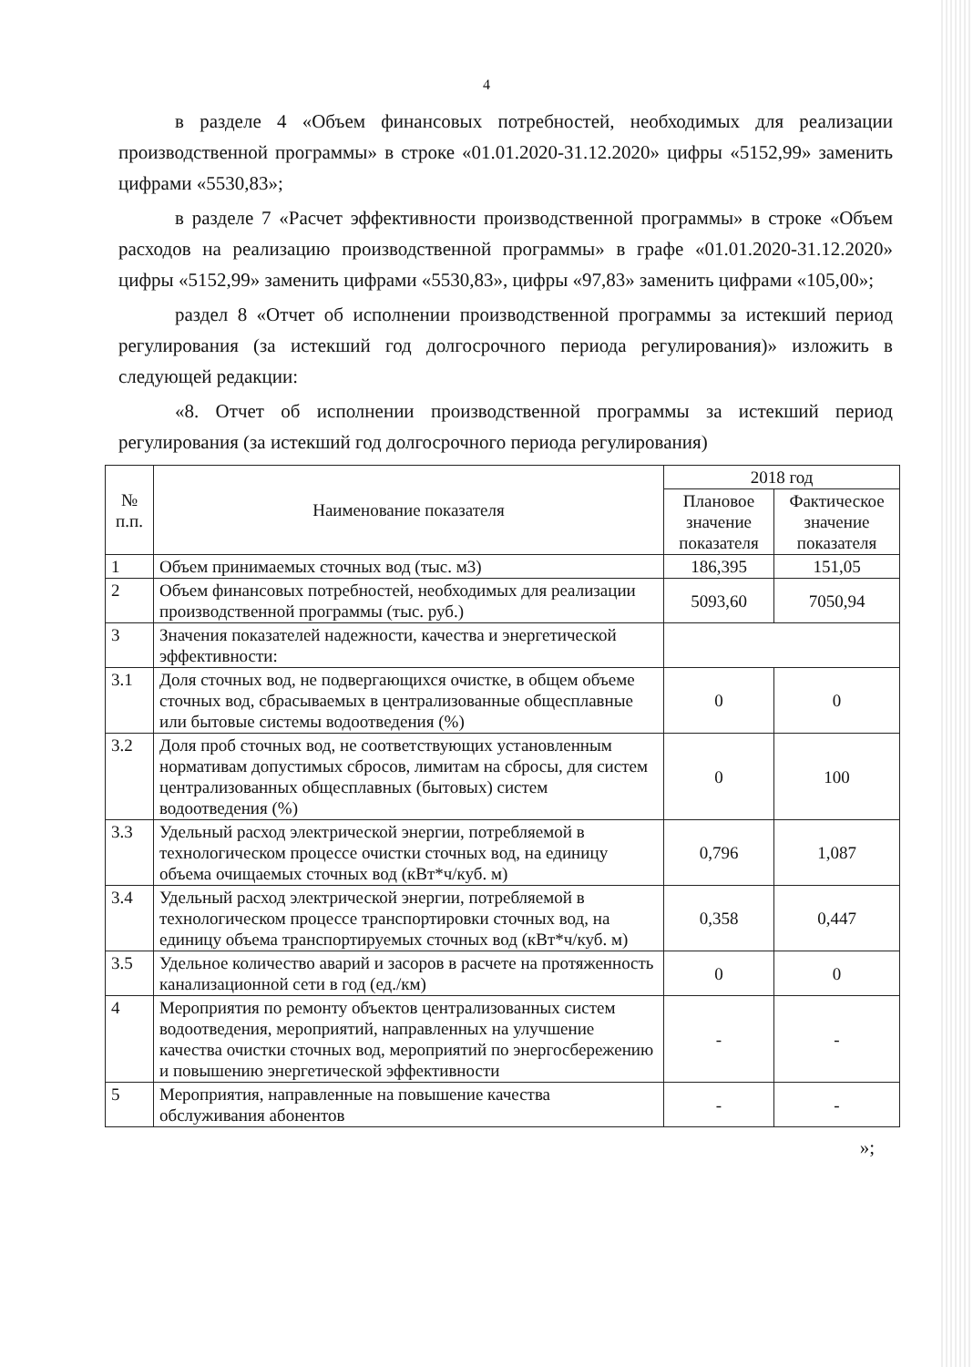4
в разделе 4 «Объем финансовых потребностей, необходимых для реализации производственной программы» в строке «01.01.2020-31.12.2020» цифры «5152,99» заменить цифрами «5530,83»;
в разделе 7 «Расчет эффективности производственной программы» в строке «Объем расходов на реализацию производственной программы» в графе «01.01.2020-31.12.2020» цифры «5152,99» заменить цифрами «5530,83», цифры «97,83» заменить цифрами «105,00»;
раздел 8 «Отчет об исполнении производственной программы за истекший период регулирования (за истекший год долгосрочного периода регулирования)» изложить в следующей редакции:
«8. Отчет об исполнении производственной программы за истекший период регулирования (за истекший год долгосрочного периода регулирования)
| № п.п. | Наименование показателя | 2018 год | |
| --- | --- | --- | --- |
| | | Плановое значение показателя | Фактическое значение показателя |
| 1 | Объем принимаемых сточных вод (тыс. м3) | 186,395 | 151,05 |
| 2 | Объем финансовых потребностей, необходимых для реализации производственной программы (тыс. руб.) | 5093,60 | 7050,94 |
| 3 | Значения показателей надежности, качества и энергетической эффективности: | | |
| 3.1 | Доля сточных вод, не подвергающихся очистке, в общем объеме сточных вод, сбрасываемых в централизованные общесплавные или бытовые системы водоотведения (%) | 0 | 0 |
| 3.2 | Доля проб сточных вод, не соответствующих установленным нормативам допустимых сбросов, лимитам на сбросы, для систем централизованных общесплавных (бытовых) систем водоотведения (%) | 0 | 100 |
| 3.3 | Удельный расход электрической энергии, потребляемой в технологическом процессе очистки сточных вод, на единицу объема очищаемых сточных вод (кВт*ч/куб. м) | 0,796 | 1,087 |
| 3.4 | Удельный расход электрической энергии, потребляемой в технологическом процессе транспортировки сточных вод, на единицу объема транспортируемых сточных вод (кВт*ч/куб. м) | 0,358 | 0,447 |
| 3.5 | Удельное количество аварий и засоров в расчете на протяженность канализационной сети в год (ед./км) | 0 | 0 |
| 4 | Мероприятия по ремонту объектов централизованных систем водоотведения, мероприятий, направленных на улучшение качества очистки сточных вод, мероприятий по энергосбережению и повышению энергетической эффективности | - | - |
| 5 | Мероприятия, направленные на повышение качества обслуживания абонентов | - | - |
»;